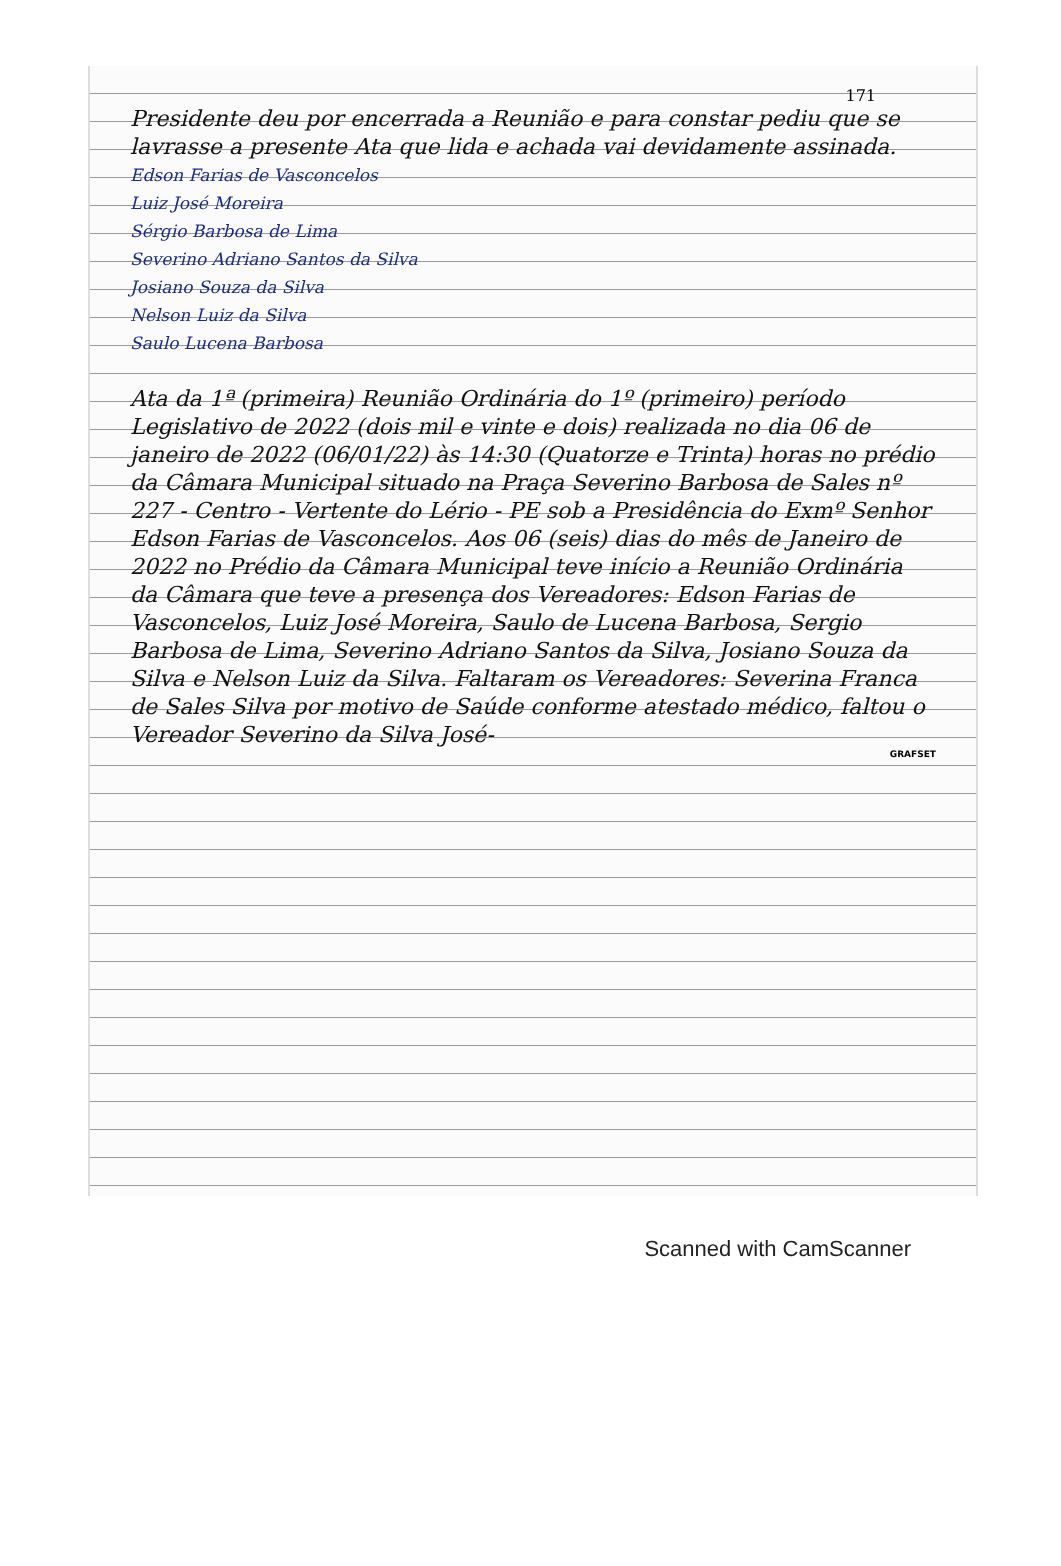171
Presidente deu por encerrada a Reunião e para constar pediu que se lavrasse a presente Ata que lida e achada vai devidamente assinada.
Edson Farias de Vasconcelos
Luiz José Moreira
Sérgio Barbosa de Lima
Severino Adriano Santos da Silva
Josiano Souza da Silva
Nelson Luiz da Silva
Saulo Lucena Barbosa
Ata da 1ª (primeira) Reunião Ordinária do 1º (primeiro) período Legislativo de 2022 (dois mil e vinte e dois) realizada no dia 06 de janeiro de 2022 (06/01/22) às 14:30 (Quatorze e Trinta) horas no prédio da Câmara Municipal situado na Praça Severino Barbosa de Sales nº 227 - Centro - Vertente do Lério - PE sob a Presidência do Exmº Senhor Edson Farias de Vasconcelos. Aos 06 (seis) dias do mês de Janeiro de 2022 no Prédio da Câmara Municipal teve início a Reunião Ordinária da Câmara que teve a presença dos Vereadores: Edson Farias de Vasconcelos, Luiz José Moreira, Saulo de Lucena Barbosa, Sergio Barbosa de Lima, Severino Adriano Santos da Silva, Josiano Souza da Silva e Nelson Luiz da Silva. Faltaram os Vereadores: Severina Franca de Sales Silva por motivo de Saúde conforme atestado médico, faltou o Vereador Severino da Silva José-
GRAFSET
Scanned with CamScanner